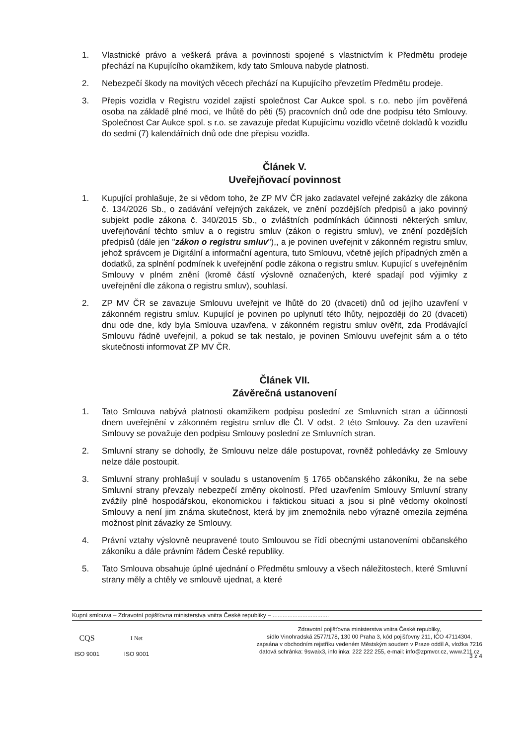1. Vlastnické právo a veškerá práva a povinnosti spojené s vlastnictvím k Předmětu prodeje přechází na Kupujícího okamžikem, kdy tato Smlouva nabyde platnosti.
2. Nebezpečí škody na movitých věcech přechází na Kupujícího převzetím Předmětu prodeje.
3. Přepis vozidla v Registru vozidel zajistí společnost Car Aukce spol. s r.o. nebo jím pověřená osoba na základě plné moci, ve lhůtě do pěti (5) pracovních dnů ode dne podpisu této Smlouvy. Společnost Car Aukce spol. s r.o. se zavazuje předat Kupujícímu vozidlo včetně dokladů k vozidlu do sedmi (7) kalendářních dnů ode dne přepisu vozidla.
Článek V.
Uveřejňovací povinnost
1. Kupující prohlašuje, že si vědom toho, že ZP MV ČR jako zadavatel veřejné zakázky dle zákona č. 134/2026 Sb., o zadávání veřejných zakázek, ve znění pozdějších předpisů a jako povinný subjekt podle zákona č. 340/2015 Sb., o zvláštních podmínkách účinnosti některých smluv, uveřejňování těchto smluv a o registru smluv (zákon o registru smluv), ve znění pozdějších předpisů (dále jen "zákon o registru smluv"),, a je povinen uveřejnit v zákonném registru smluv, jehož správcem je Digitální a informační agentura, tuto Smlouvu, včetně jejích případných změn a dodatků, za splnění podmínek k uveřejnění podle zákona o registru smluv. Kupující s uveřejněním Smlouvy v plném znění (kromě částí výslovně označených, které spadají pod výjimky z uveřejnění dle zákona o registru smluv), souhlasí.
2. ZP MV ČR se zavazuje Smlouvu uveřejnit ve lhůtě do 20 (dvaceti) dnů od jejího uzavření v zákonném registru smluv. Kupující je povinen po uplynutí této lhůty, nejpozději do 20 (dvaceti) dnu ode dne, kdy byla Smlouva uzavřena, v zákonném registru smluv ověřit, zda Prodávající Smlouvu řádně uveřejnil, a pokud se tak nestalo, je povinen Smlouvu uveřejnit sám a o této skutečnosti informovat ZP MV ČR.
Článek VII.
Závěrečná ustanovení
1. Tato Smlouva nabývá platnosti okamžikem podpisu poslední ze Smluvních stran a účinnosti dnem uveřejnění v zákonném registru smluv dle Čl. V odst. 2 této Smlouvy. Za den uzavření Smlouvy se považuje den podpisu Smlouvy poslední ze Smluvních stran.
2. Smluvní strany se dohodly, že Smlouvu nelze dále postupovat, rovněž pohledávky ze Smlouvy nelze dále postoupit.
3. Smluvní strany prohlašují v souladu s ustanovením § 1765 občanského zákoníku, že na sebe Smluvní strany převzaly nebezpečí změny okolností. Před uzavřením Smlouvy Smluvní strany zvážily plně hospodářskou, ekonomickou i faktickou situaci a jsou si plně vědomy okolností Smlouvy a není jim známa skutečnost, která by jim znemožnila nebo výrazně omezila zejména možnost plnit závazky ze Smlouvy.
4. Právní vztahy výslovně neupravené touto Smlouvou se řídí obecnými ustanoveními občanského zákoníku a dále právním řádem České republiky.
5. Tato Smlouva obsahuje úplné ujednání o Předmětu smlouvy a všech náležitostech, které Smluvní strany měly a chtěly ve smlouvě ujednat, a které
Kupní smlouva – Zdravotní pojišťovna ministerstva vnitra České republiky – ..................................
CQS
ISO 9001
I Net
ISO 9001
Zdravotní pojišťovna ministerstva vnitra České republiky,
sídlo Vinohradská 2577/178, 130 00 Praha 3, kód pojišťovny 211, IČO 47114304,
zapsána v obchodním rejstříku vedeném Městským soudem v Praze oddíl A, vložka 7216
datová schránka: 9swaix3, infolinka: 222 222 255, e-mail: info@zpmvcr.cz, www.211.cz
3 z 4